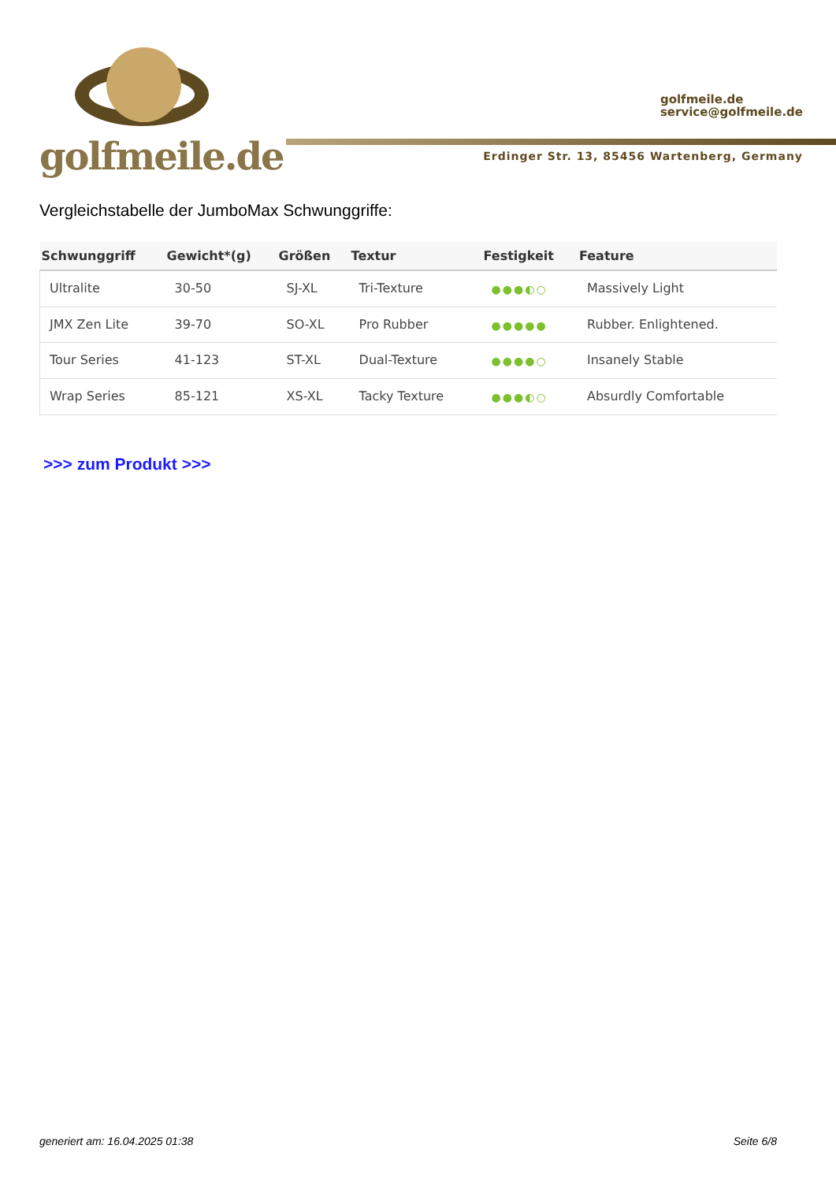golfmeile.de
golfmeile.de
service@golfmeile.de
Erdinger Str. 13, 85456 Wartenberg, Germany
Vergleichstabelle der JumboMax Schwunggriffe:
| Schwunggriff | Gewicht*(g) | Größen | Textur | Festigkeit | Feature |
| --- | --- | --- | --- | --- | --- |
| Ultralite | 30-50 | SJ-XL | Tri-Texture | ●●●◐○ | Massively Light |
| JMX Zen Lite | 39-70 | SO-XL | Pro Rubber | ●●●●● | Rubber. Enlightened. |
| Tour Series | 41-123 | ST-XL | Dual-Texture | ●●●●○ | Insanely Stable |
| Wrap Series | 85-121 | XS-XL | Tacky Texture | ●●●◐○ | Absurdly Comfortable |
>>> zum Produkt >>>
generiert am: 16.04.2025 01:38 Seite 6/8